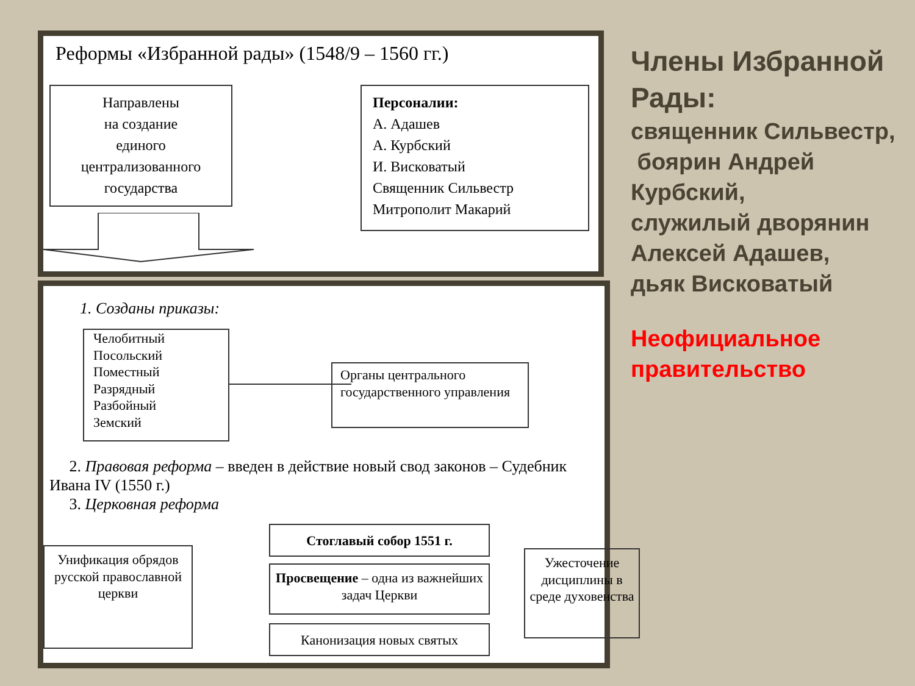Реформы «Избранной рады» (1548/9 – 1560 гг.)
Направлены
на создание
единого
централизованного
государства
Персоналии:
А. Адашев
А. Курбский
И. Висковатый
Священник Сильвестр
Митрополит Макарий
1. Созданы приказы:
Челобитный
Посольский
Поместный
Разрядный
Разбойный
Земский
Органы центрального государственного управления
2. Правовая реформа – введен в действие новый свод законов – Судебник Ивана IV (1550 г.)
3. Церковная реформа
Унификация обрядов русской православной церкви
Стоглавый собор 1551 г.
Просвещение – одна из важнейших задач Церкви
Канонизация новых святых
Ужесточение дисциплины в среде духовенства
Члены Избранной Рады:
священник Сильвестр,
боярин Андрей Курбский,
служилый дворянин Алексей Адашев,
дьяк Висковатый
Неофициальное правительство